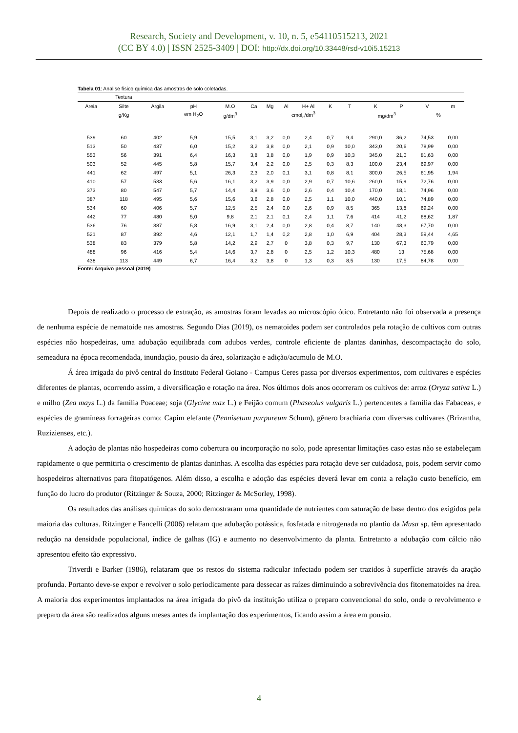Research, Society and Development, v. 10, n. 5, e54110515213, 2021
(CC BY 4.0) | ISSN 2525-3409 | DOI: http://dx.doi.org/10.33448/rsd-v10i5.15213
Tabela 01: Analise físico química das amostras de solo coletadas.
| | Textura | | | | | | | | | | | | | |
| --- | --- | --- | --- | --- | --- | --- | --- | --- | --- | --- | --- | --- | --- | --- |
| Areia | Silte | Argila | pH | M.O | Ca | Mg | Al | H+ Al | K | T | K | P | V | m |
| | g/Kg | | em H<sub>2</sub>O | g/dm<sup>3</sup> | cmol<sub>c</sub>/dm<sup>3</sup> | | | | | | mg/dm<sup>3</sup> | | % | |
| 539 | 60 | 402 | 5,9 | 15,5 | 3,1 | 3,2 | 0,0 | 2,4 | 0,7 | 9,4 | 290,0 | 36,2 | 74,53 | 0,00 |
| 513 | 50 | 437 | 6,0 | 15,2 | 3,2 | 3,8 | 0,0 | 2,1 | 0,9 | 10,0 | 343,0 | 20,6 | 78,99 | 0,00 |
| 553 | 56 | 391 | 6,4 | 16,3 | 3,8 | 3,8 | 0,0 | 1,9 | 0,9 | 10,3 | 345,0 | 21,0 | 81,63 | 0,00 |
| 503 | 52 | 445 | 5,8 | 15,7 | 3,4 | 2,2 | 0,0 | 2,5 | 0,3 | 8,3 | 100,0 | 23,4 | 69,97 | 0,00 |
| 441 | 62 | 497 | 5,1 | 26,3 | 2,3 | 2,0 | 0,1 | 3,1 | 0,8 | 8,1 | 300,0 | 26,5 | 61,95 | 1,94 |
| 410 | 57 | 533 | 5,6 | 16,1 | 3,2 | 3,9 | 0,0 | 2,9 | 0,7 | 10,6 | 260,0 | 15,9 | 72,76 | 0,00 |
| 373 | 80 | 547 | 5,7 | 14,4 | 3,8 | 3,6 | 0,0 | 2,6 | 0,4 | 10,4 | 170,0 | 18,1 | 74,96 | 0,00 |
| 387 | 118 | 495 | 5,6 | 15,6 | 3,6 | 2,8 | 0,0 | 2,5 | 1,1 | 10,0 | 440,0 | 10,1 | 74,89 | 0,00 |
| 534 | 60 | 406 | 5,7 | 12,5 | 2,5 | 2,4 | 0,0 | 2,6 | 0,9 | 8,5 | 365 | 13,8 | 69,24 | 0,00 |
| 442 | 77 | 480 | 5,0 | 9,8 | 2,1 | 2,1 | 0,1 | 2,4 | 1,1 | 7,6 | 414 | 41,2 | 68,62 | 1,87 |
| 536 | 76 | 387 | 5,8 | 16,9 | 3,1 | 2,4 | 0,0 | 2,8 | 0,4 | 8,7 | 140 | 48,3 | 67,70 | 0,00 |
| 521 | 87 | 392 | 4,6 | 12,1 | 1,7 | 1,4 | 0,2 | 2,8 | 1,0 | 6,9 | 404 | 28,3 | 59,44 | 4,65 |
| 538 | 83 | 379 | 5,8 | 14,2 | 2,9 | 2,7 | 0 | 3,8 | 0,3 | 9,7 | 130 | 67,3 | 60,79 | 0,00 |
| 488 | 96 | 416 | 5,4 | 14,6 | 3,7 | 2,8 | 0 | 2,5 | 1,2 | 10,3 | 480 | 13 | 75,68 | 0,00 |
| 438 | 113 | 449 | 6,7 | 16,4 | 3,2 | 3,8 | 0 | 1,3 | 0,3 | 8,5 | 130 | 17,5 | 84,78 | 0,00 |
Fonte: Arquivo pessoal (2019).
Depois de realizado o processo de extração, as amostras foram levadas ao microscópio ótico. Entretanto não foi observada a presença de nenhuma espécie de nematoide nas amostras. Segundo Dias (2019), os nematoides podem ser controlados pela rotação de cultivos com outras espécies não hospedeiras, uma adubação equilibrada com adubos verdes, controle eficiente de plantas daninhas, descompactação do solo, semeadura na época recomendada, inundação, pousio da área, solarização e adição/acumulo de M.O.
Á área irrigada do pivô central do Instituto Federal Goiano - Campus Ceres passa por diversos experimentos, com cultivares e espécies diferentes de plantas, ocorrendo assim, a diversificação e rotação na área. Nos últimos dois anos ocorreram os cultivos de: arroz (Oryza sativa L.) e milho (Zea mays L.) da família Poaceae; soja (Glycine max L.) e Feijão comum (Phaseolus vulgaris L.) pertencentes a família das Fabaceas, e espécies de gramíneas forrageiras como: Capim elefante (Pennisetum purpureum Schum), gênero brachiaria com diversas cultivares (Brizantha, Ruzizienses, etc.).
A adoção de plantas não hospedeiras como cobertura ou incorporação no solo, pode apresentar limitações caso estas não se estabeleçam rapidamente o que permitiria o crescimento de plantas daninhas. A escolha das espécies para rotação deve ser cuidadosa, pois, podem servir como hospedeiros alternativos para fitopatógenos. Além disso, a escolha e adoção das espécies deverá levar em conta a relação custo benefício, em função do lucro do produtor (Ritzinger & Souza, 2000; Ritzinger & McSorley, 1998).
Os resultados das análises químicas do solo demostraram uma quantidade de nutrientes com saturação de base dentro dos exigidos pela maioria das culturas. Ritzinger e Fancelli (2006) relatam que adubação potássica, fosfatada e nitrogenada no plantio da Musa sp. têm apresentado redução na densidade populacional, índice de galhas (IG) e aumento no desenvolvimento da planta. Entretanto a adubação com cálcio não apresentou efeito tão expressivo.
Triverdi e Barker (1986), relataram que os restos do sistema radicular infectado podem ser trazidos à superfície através da aração profunda. Portanto deve-se expor e revolver o solo periodicamente para dessecar as raízes diminuindo a sobrevivência dos fitonematoides na área. A maioria dos experimentos implantados na área irrigada do pivô da instituição utiliza o preparo convencional do solo, onde o revolvimento e preparo da área são realizados alguns meses antes da implantação dos experimentos, ficando assim a área em pousio.
4